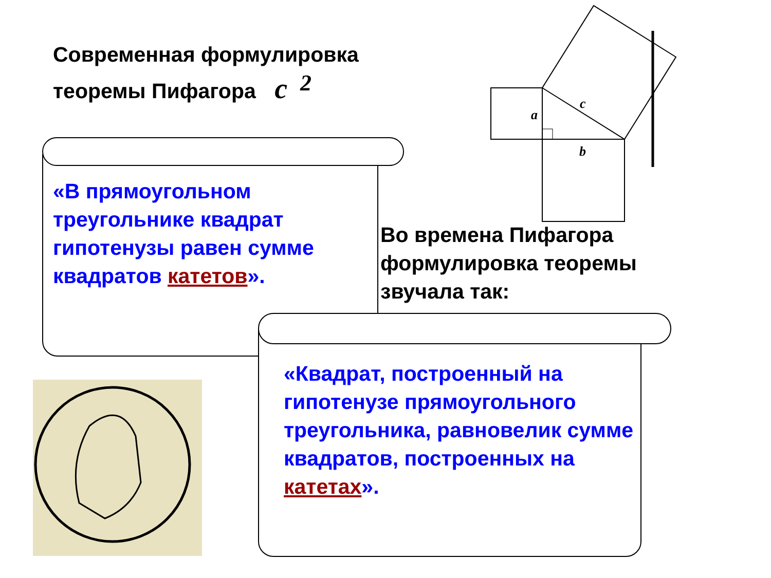Современная формулировка
теоремы Пифагора c<sup>2</sup>
«В прямоугольном треугольнике квадрат гипотенузы равен сумме квадратов катетов».
Во времена Пифагора
формулировка теоремы
звучала так:
«Квадрат, построенный на гипотенузе прямоугольного треугольника, равновелик сумме квадратов, построенных на катетах».
a
b
c